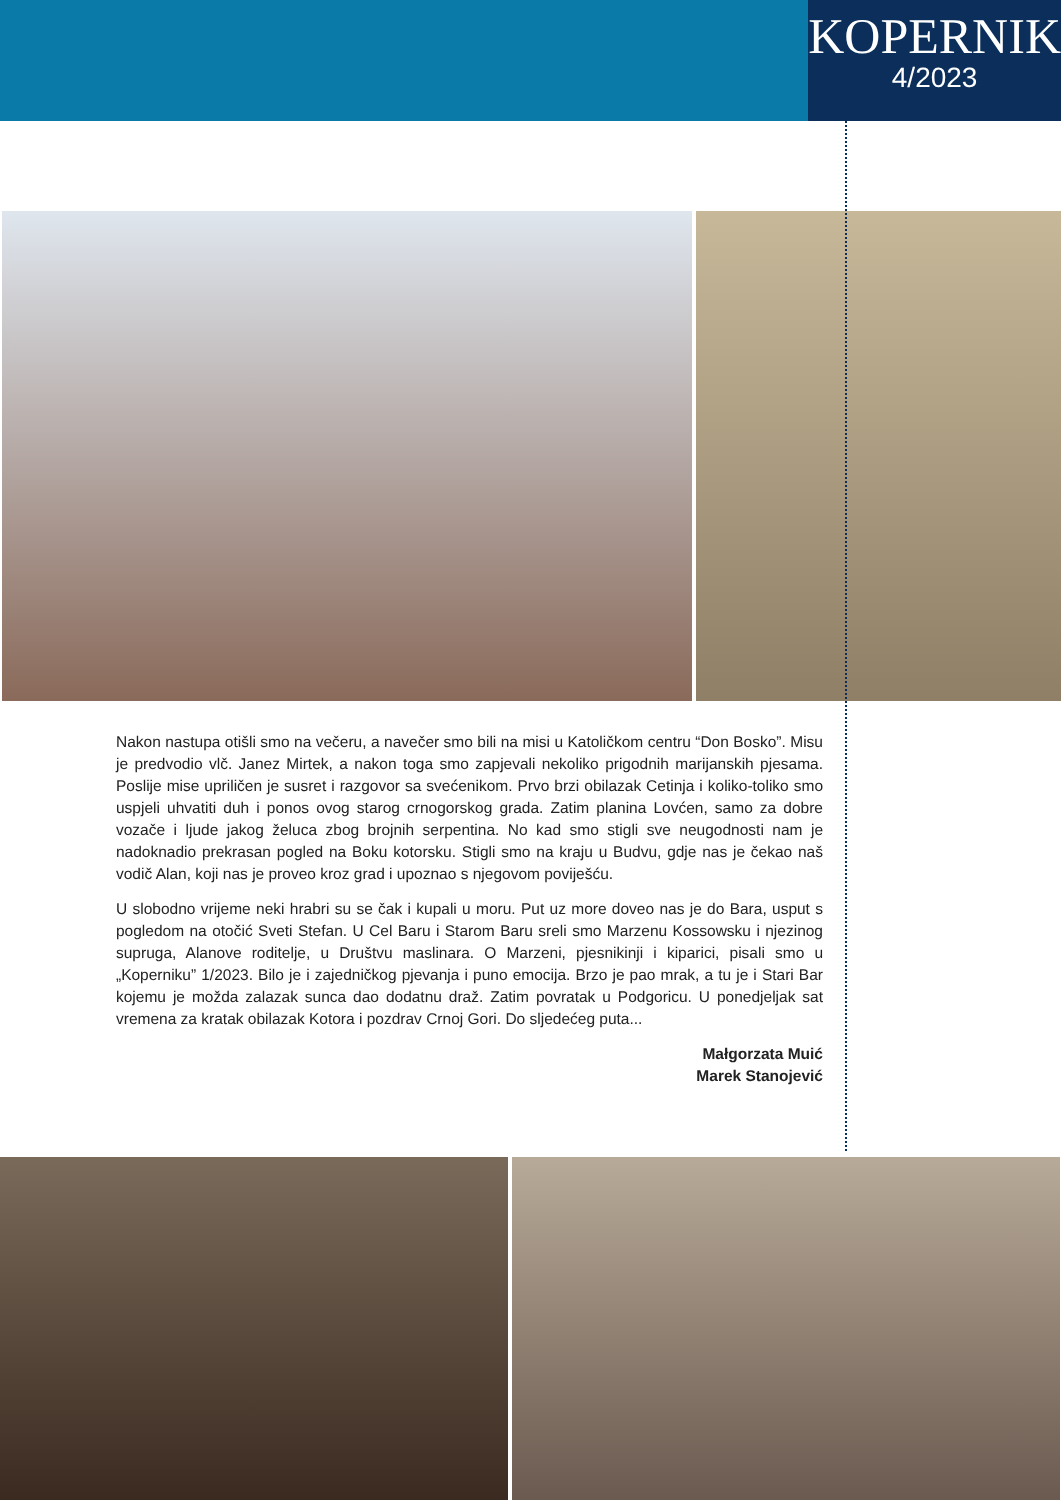KOPERNIK
4/2023
Nakon nastupa otišli smo na večeru, a navečer smo bili na misi u Katoličkom centru “Don Bosko”. Misu je predvodio vlč. Janez Mirtek, a nakon toga smo zapjevali nekoliko prigodnih marijanskih pjesama. Poslije mise upriličen je susret i razgovor sa svećenikom. Prvo brzi obilazak Cetinja i koliko-toliko smo uspjeli uhvatiti duh i ponos ovog starog crnogorskog grada. Zatim planina Lovćen, samo za dobre vozače i ljude jakog želuca zbog brojnih serpentina. No kad smo stigli sve neugodnosti nam je nadoknadio prekrasan pogled na Boku kotorsku. Stigli smo na kraju u Budvu, gdje nas je čekao naš vodič Alan, koji nas je proveo kroz grad i upoznao s njegovom poviješću.
U slobodno vrijeme neki hrabri su se čak i kupali u moru. Put uz more doveo nas je do Bara, usput s pogledom na otočić Sveti Stefan. U Cel Baru i Starom Baru sreli smo Marzenu Kossowsku i njezinog supruga, Alanove roditelje, u Društvu maslinara. O Marzeni, pjesnikinji i kiparici, pisali smo u „Koperniku” 1/2023. Bilo je i zajedničkog pjevanja i puno emocija. Brzo je pao mrak, a tu je i Stari Bar kojemu je možda zalazak sunca dao dodatnu draž. Zatim povratak u Podgoricu. U ponedjeljak sat vremena za kratak obilazak Kotora i pozdrav Crnoj Gori. Do sljedećeg puta...
Małgorzata Muić
Marek Stanojević